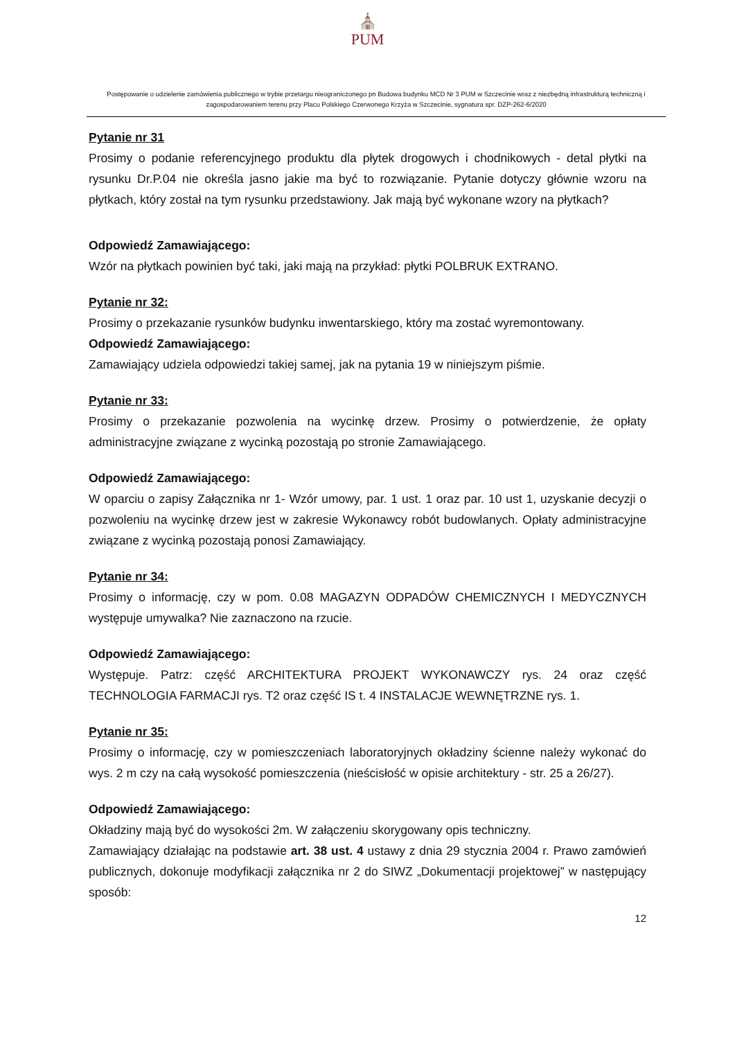⛪
PUM
Postępowanie o udzielenie zamówienia publicznego w trybie przetargu nieograniczonego pn Budowa budynku MCD Nr 3 PUM w Szczecinie wraz z niezbędną infrastrukturą techniczną i zagospodarowaniem terenu przy Placu Polskiego Czerwonego Krzyża w Szczecinie, sygnatura spr. DZP-262-6/2020
Pytanie nr 31
Prosimy o podanie referencyjnego produktu dla płytek drogowych i chodnikowych - detal płytki na rysunku Dr.P.04 nie określa jasno jakie ma być to rozwiązanie. Pytanie dotyczy głównie wzoru na płytkach, który został na tym rysunku przedstawiony. Jak mają być wykonane wzory na płytkach?
Odpowiedź Zamawiającego:
Wzór na płytkach powinien być taki, jaki mają na przykład: płytki POLBRUK EXTRANO.
Pytanie nr 32:
Prosimy o przekazanie rysunków budynku inwentarskiego, który ma zostać wyremontowany.
Odpowiedź Zamawiającego:
Zamawiający udziela odpowiedzi takiej samej, jak na pytania 19 w niniejszym piśmie.
Pytanie nr 33:
Prosimy o przekazanie pozwolenia na wycinkę drzew. Prosimy o potwierdzenie, że opłaty administracyjne związane z wycinką pozostają po stronie Zamawiającego.
Odpowiedź Zamawiającego:
W oparciu o zapisy Załącznika nr 1- Wzór umowy, par. 1 ust. 1 oraz par. 10 ust 1, uzyskanie decyzji o pozwoleniu na wycinkę drzew jest w zakresie Wykonawcy robót budowlanych. Opłaty administracyjne związane z wycinką pozostają ponosi Zamawiający.
Pytanie nr 34:
Prosimy o informację, czy w pom. 0.08 MAGAZYN ODPADÓW CHEMICZNYCH I MEDYCZNYCH występuje umywalka? Nie zaznaczono na rzucie.
Odpowiedź Zamawiającego:
Występuje. Patrz: część ARCHITEKTURA PROJEKT WYKONAWCZY rys. 24 oraz część TECHNOLOGIA FARMACJI rys. T2 oraz część IS t. 4 INSTALACJE WEWNĘTRZNE rys. 1.
Pytanie nr 35:
Prosimy o informację, czy w pomieszczeniach laboratoryjnych okładziny ścienne należy wykonać do wys. 2 m czy na całą wysokość pomieszczenia (nieścisłość w opisie architektury - str. 25 a 26/27).
Odpowiedź Zamawiającego:
Okładziny mają być do wysokości 2m. W załączeniu skorygowany opis techniczny.
Zamawiający działając na podstawie art. 38 ust. 4 ustawy z dnia 29 stycznia 2004 r. Prawo zamówień publicznych, dokonuje modyfikacji załącznika nr 2 do SIWZ „Dokumentacji projektowej” w następujący sposób:
12